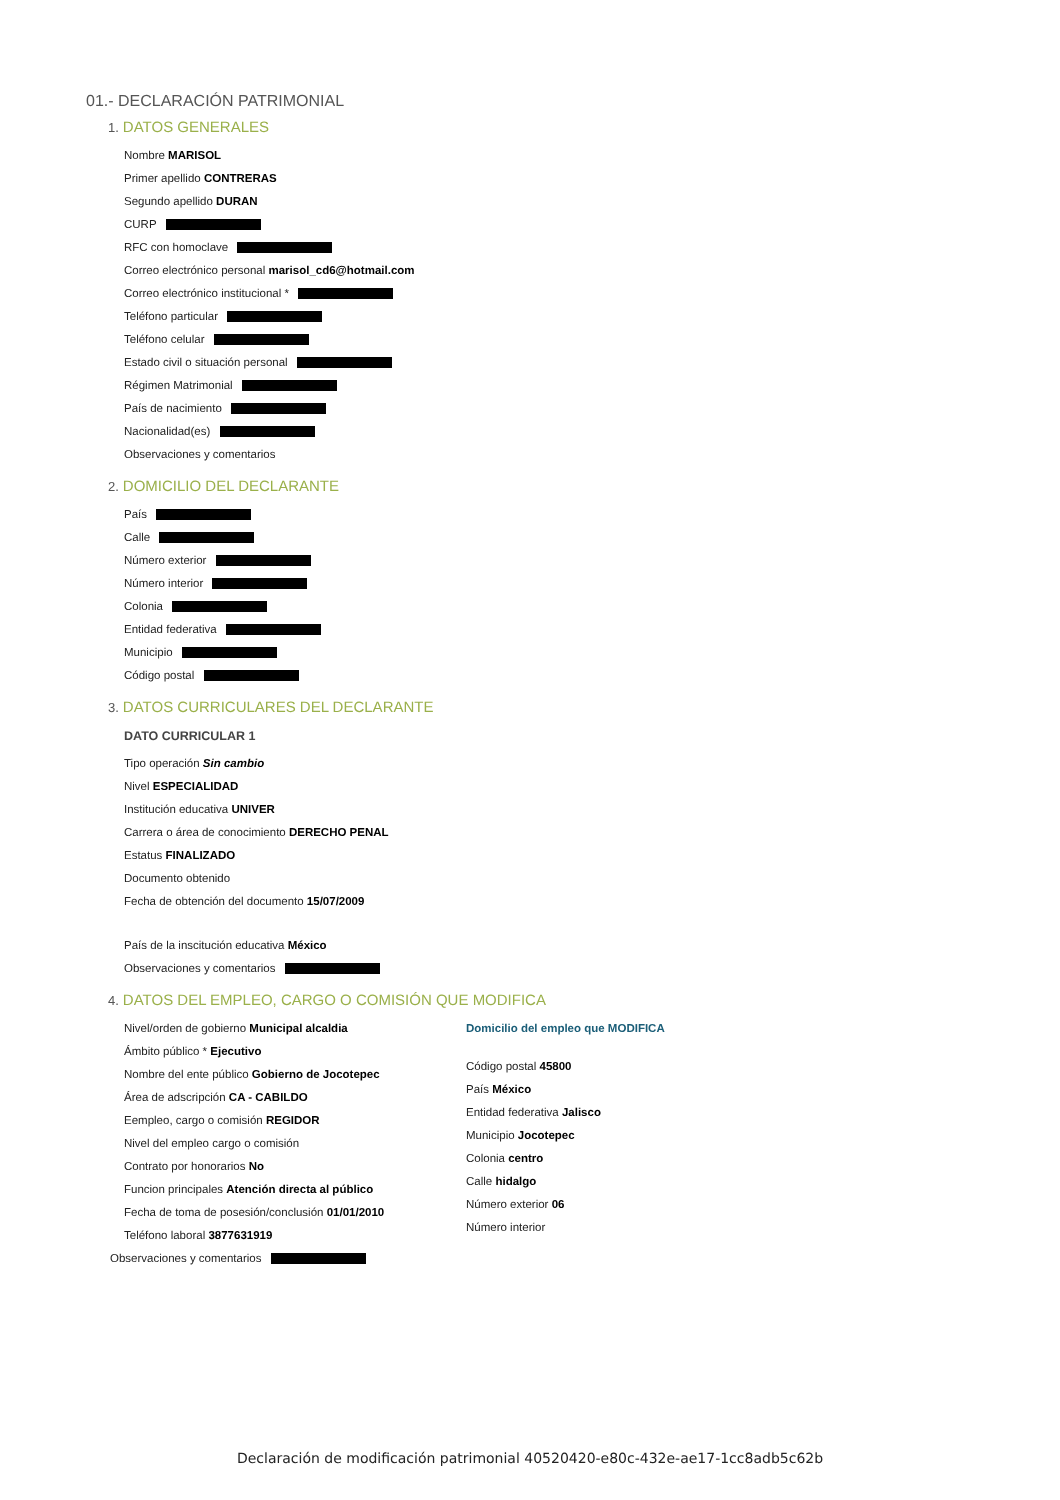01.- DECLARACIÓN PATRIMONIAL
1. DATOS GENERALES
Nombre MARISOL
Primer apellido CONTRERAS
Segundo apellido DURAN
CURP
RFC con homoclave
Correo electrónico personal marisol_cd6@hotmail.com
Correo electrónico institucional *
Teléfono particular
Teléfono celular
Estado civil o situación personal
Régimen Matrimonial
País de nacimiento
Nacionalidad(es)
Observaciones y comentarios
2. DOMICILIO DEL DECLARANTE
País
Calle
Número exterior
Número interior
Colonia
Entidad federativa
Municipio
Código postal
3. DATOS CURRICULARES DEL DECLARANTE
DATO CURRICULAR 1
Tipo operación Sin cambio
Nivel ESPECIALIDAD
Institución educativa UNIVER
Carrera o área de conocimiento DERECHO PENAL
Estatus FINALIZADO
Documento obtenido
Fecha de obtención del documento 15/07/2009
País de la inscitución educativa México
Observaciones y comentarios
4. DATOS DEL EMPLEO, CARGO O COMISIÓN QUE MODIFICA
Nivel/orden de gobierno Municipal alcaldia
Ámbito público * Ejecutivo
Nombre del ente público Gobierno de Jocotepec
Área de adscripción CA - CABILDO
Eempleo, cargo o comisión REGIDOR
Nivel del empleo cargo o comisión
Contrato por honorarios No
Funcion principales Atención directa al público
Fecha de toma de posesión/conclusión 01/01/2010
Teléfono laboral 3877631919
Observaciones y comentarios
Domicilio del empleo que MODIFICA
Código postal 45800
País México
Entidad federativa Jalisco
Municipio Jocotepec
Colonia centro
Calle hidalgo
Número exterior 06
Número interior
Declaración de modificación patrimonial 40520420-e80c-432e-ae17-1cc8adb5c62b